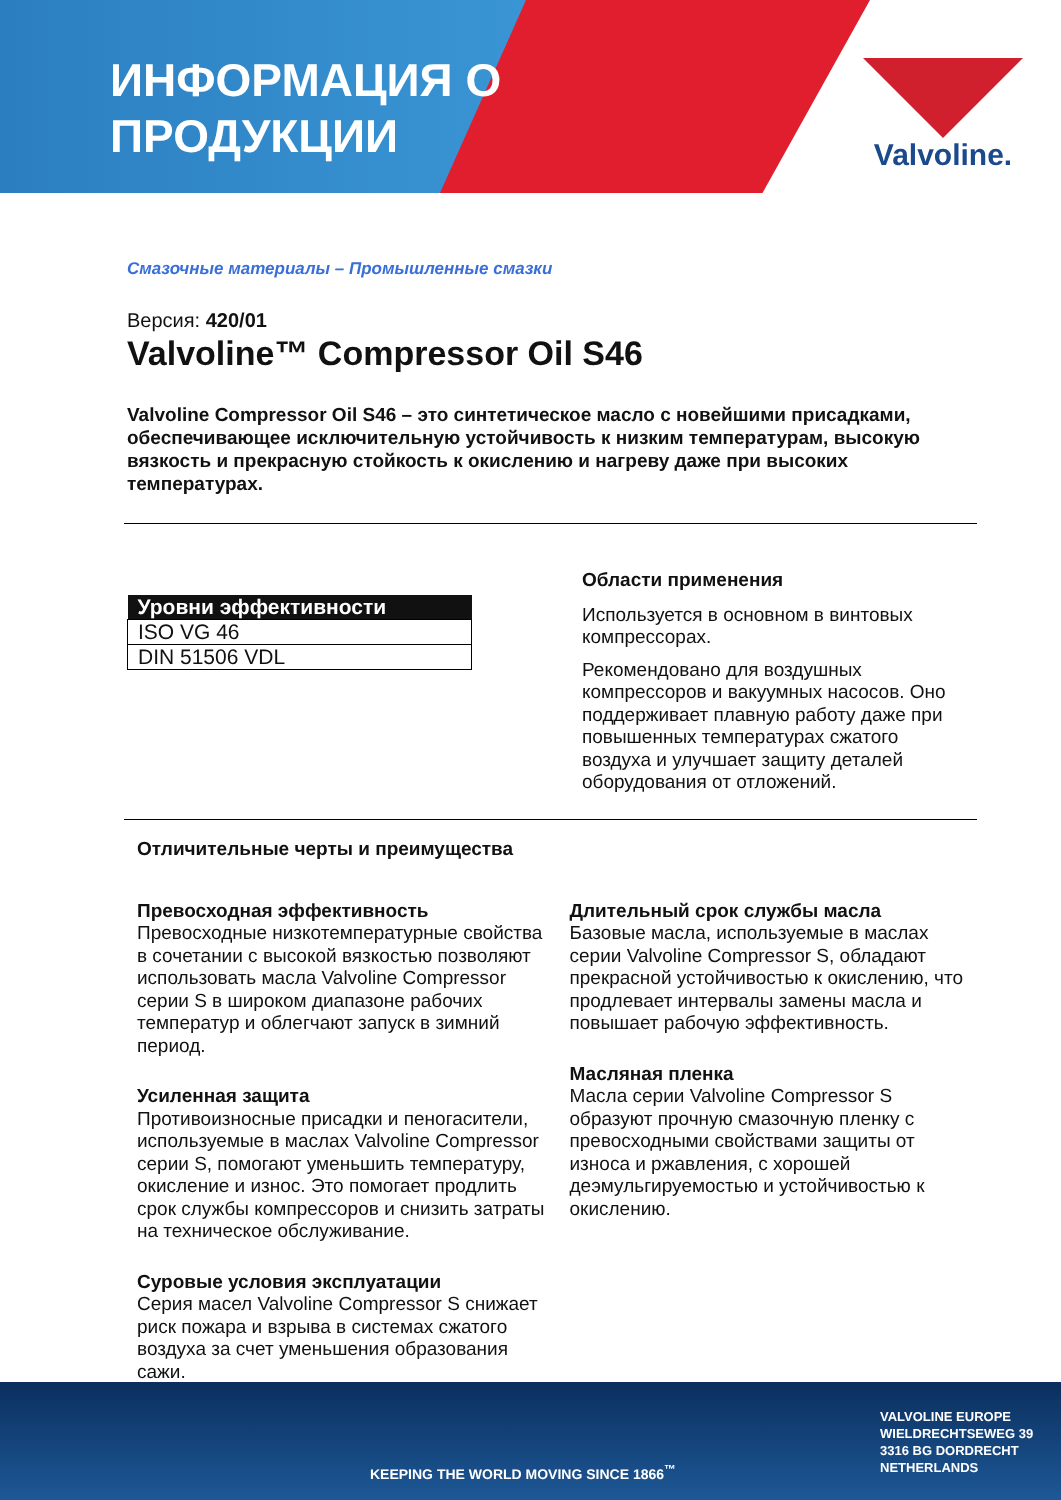ИНФОРМАЦИЯ О
ПРОДУКЦИИ
Valvoline.
Смазочные материалы – Промышленные смазки
Версия: 420/01
Valvoline™ Compressor Oil S46
Valvoline Compressor Oil S46 – это синтетическое масло с новейшими присадками, обеспечивающее исключительную устойчивость к низким температурам, высокую вязкость и прекрасную стойкость к окислению и нагреву даже при высоких температурах.
| Уровни эффективности |
| --- |
| ISO VG 46 |
| DIN 51506 VDL |
Области применения
Используется в основном в винтовых компрессорах.
Рекомендовано для воздушных компрессоров и вакуумных насосов. Оно поддерживает плавную работу даже при повышенных температурах сжатого воздуха и улучшает защиту деталей оборудования от отложений.
Отличительные черты и преимущества
Превосходная эффективность
Превосходные низкотемпературные свойства в сочетании с высокой вязкостью позволяют использовать масла Valvoline Compressor серии S в широком диапазоне рабочих температур и облегчают запуск в зимний период.
Усиленная защита
Противоизносные присадки и пеногасители, используемые в маслах Valvoline Compressor серии S, помогают уменьшить температуру, окисление и износ. Это помогает продлить срок службы компрессоров и снизить затраты на техническое обслуживание.
Суровые условия эксплуатации
Серия масел Valvoline Compressor S снижает риск пожара и взрыва в системах сжатого воздуха за счет уменьшения образования сажи.
Длительный срок службы масла
Базовые масла, используемые в маслах серии Valvoline Compressor S, обладают прекрасной устойчивостью к окислению, что продлевает интервалы замены масла и повышает рабочую эффективность.
Масляная пленка
Масла серии Valvoline Compressor S образуют прочную смазочную пленку с превосходными свойствами защиты от износа и ржавления, с хорошей деэмульгируемостью и устойчивостью к окислению.
KEEPING THE WORLD MOVING SINCE 1866<sup>™</sup>
VALVOLINE EUROPE
WIELDRECHTSEWEG 39
3316 BG DORDRECHT
NETHERLANDS